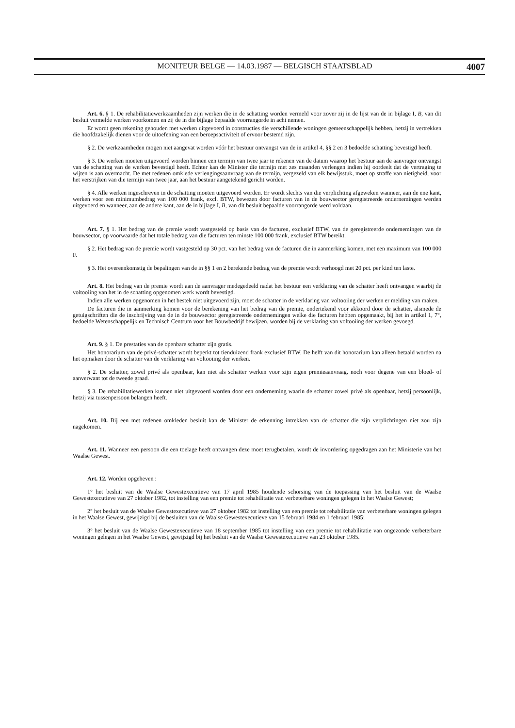MONITEUR BELGE — 14.03.1987 — BELGISCH STAATSBLAD 4007
Art. 6. § 1. De rehabilitatiewerkzaamheden zijn werken die in de schatting worden vermeld voor zover zij in de lijst van de in bijlage I, B, van dit besluit vermelde werken voorkomen en zij de in die bijlage bepaalde voorrangorde in acht nemen.
Er wordt geen rekening gehouden met werken uitgevoerd in constructies die verschillende woningen gemeenschappelijk hebben, hetzij in vertrekken die hoofdzakelijk dienen voor de uitoefening van een beroepsactiviteit of ervoor bestemd zijn.
§ 2. De werkzaamheden mogen niet aangevat worden vóór het bestuur ontvangst van de in artikel 4, §§ 2 en 3 bedoelde schatting bevestigd heeft.
§ 3. De werken moeten uitgevoerd worden binnen een termijn van twee jaar te rekenen van de datum waarop het bestuur aan de aanvrager ontvangst van de schatting van de werken bevestigd heeft. Echter kan de Minister die termijn met zes maanden verlengen indien hij oordeelt dat de vertraging te wijten is aan overmacht. De met redenen omklede verlengingsaanvraag van de termijn, vergezeld van elk bewijsstuk, moet op straffe van nietigheid, voor het verstrijken van die termijn van twee jaar, aan het bestuur aangetekend gericht worden.
§ 4. Alle werken ingeschreven in de schatting moeten uitgevoerd worden. Er wordt slechts van die verplichting afgeweken wanneer, aan de ene kant, werken voor een minimumbedrag van 100 000 frank, excl. BTW, bewezen door facturen van in de bouwsector geregistreerde ondernemingen werden uitgevoerd en wanneer, aan de andere kant, aan de in bijlage I, B, van dit besluit bepaalde voorrangorde werd voldaan.
Art. 7. § 1. Het bedrag van de premie wordt vastgesteld op basis van de facturen, exclusief BTW, van de geregistreerde ondernemingen van de bouwsector, op voorwaarde dat het totale bedrag van die facturen ten minste 100 000 frank, exclusief BTW bereikt.
§ 2. Het bedrag van de premie wordt vastgesteld op 30 pct. van het bedrag van de facturen die in aanmerking komen, met een maximum van 100 000 F.
§ 3. Het overeenkomstig de bepalingen van de in §§ 1 en 2 berekende bedrag van de premie wordt verhoogd met 20 pct. per kind ten laste.
Art. 8. Het bedrag van de premie wordt aan de aanvrager medegedeeld nadat het bestuur een verklaring van de schatter heeft ontvangen waarbij de voltooiing van het in de schatting opgenomen werk wordt bevestigd.
Indien alle werken opgenomen in het bestek niet uitgevoerd zijn, moet de schatter in de verklaring van voltooiing der werken er melding van maken.
De facturen die in aanmerking komen voor de berekening van het bedrag van de premie, ondertekend voor akkoord door de schatter, alsmede de getuigschriften die de inschrijving van de in de bouwsector geregistreerde ondernemingen welke die facturen hebben opgemaakt, bij het in artikel 1, 7°, bedoelde Wetenschappelijk en Technisch Centrum voor het Bouwbedrijf bewijzen, worden bij de verklaring van voltooiing der werken gevoegd.
Art. 9. § 1. De prestaties van de openbare schatter zijn gratis.
Het honorarium van de privé-schatter wordt beperkt tot tienduizend frank exclusief BTW. De helft van dit honorarium kan alleen betaald worden na het opmaken door de schatter van de verklaring van voltooiing der werken.
§ 2. De schatter, zowel privé als openbaar, kan niet als schatter werken voor zijn eigen premieaanvraag, noch voor degene van een bloed- of aanverwant tot de tweede graad.
§ 3. De rehabilitatiewerken kunnen niet uitgevoerd worden door een onderneming waarin de schatter zowel privé als openbaar, hetzij persoonlijk, hetzij via tussenpersoon belangen heeft.
Art. 10. Bij een met redenen omkleden besluit kan de Minister de erkenning intrekken van de schatter die zijn verplichtingen niet zou zijn nagekomen.
Art. 11. Wanneer een persoon die een toelage heeft ontvangen deze moet terugbetalen, wordt de invordering opgedragen aan het Ministerie van het Waalse Gewest.
Art. 12. Worden opgeheven :
1° het besluit van de Waalse Gewestexecutieve van 17 april 1985 houdende schorsing van de toepassing van het besluit van de Waalse Gewestexecutieve van 27 oktober 1982, tot instelling van een premie tot rehabilitatie van verbeterbare woningen gelegen in het Waalse Gewest;
2° het besluit van de Waalse Gewestexecutieve van 27 oktober 1982 tot instelling van een premie tot rehabilitatie van verbeterbare woningen gelegen in het Waalse Gewest, gewijzigd bij de besluiten van de Waalse Gewestexecutieve van 15 februari 1984 en 1 februari 1985;
3° het besluit van de Waalse Gewestexecutieve van 18 september 1985 tot instelling van een premie tot rehabilitatie van ongezonde verbeterbare woningen gelegen in het Waalse Gewest, gewijzigd bij het besluit van de Waalse Gewestexecutieve van 23 oktober 1985.